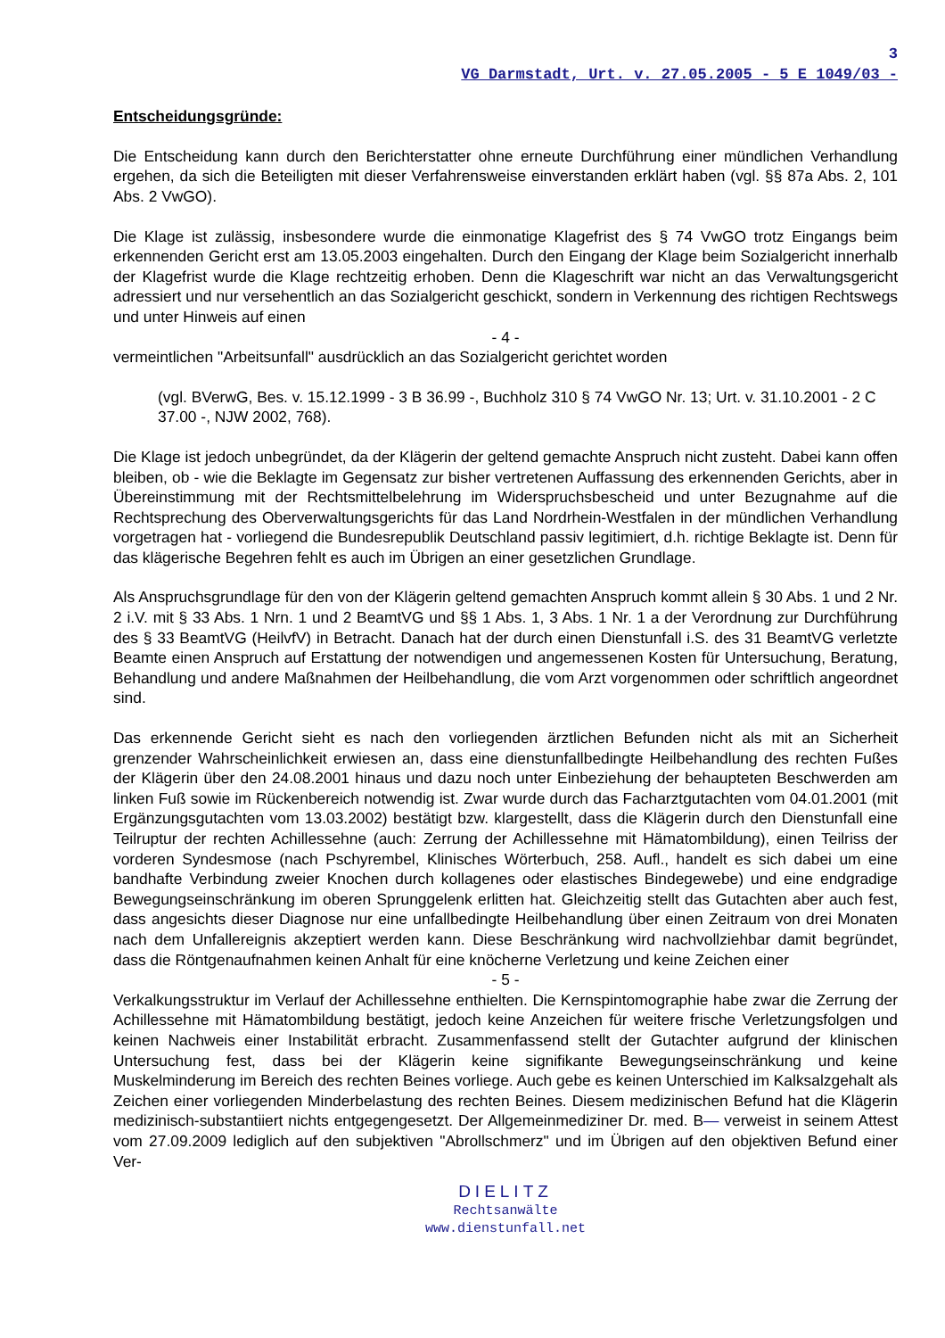3
VG Darmstadt, Urt. v. 27.05.2005 - 5 E 1049/03 -
Entscheidungsgründe:
Die Entscheidung kann durch den Berichterstatter ohne erneute Durchführung einer mündlichen Verhandlung ergehen, da sich die Beteiligten mit dieser Verfahrensweise einverstanden erklärt haben (vgl. §§ 87a Abs. 2, 101 Abs. 2 VwGO).
Die Klage ist zulässig, insbesondere wurde die einmonatige Klagefrist des § 74 VwGO trotz Eingangs beim erkennenden Gericht erst am 13.05.2003 eingehalten. Durch den Eingang der Klage beim Sozialgericht innerhalb der Klagefrist wurde die Klage rechtzeitig erhoben. Denn die Klageschrift war nicht an das Verwaltungsgericht adressiert und nur versehentlich an das Sozialgericht geschickt, sondern in Verkennung des richtigen Rechtswegs und unter Hinweis auf einen
- 4 -
vermeintlichen "Arbeitsunfall" ausdrücklich an das Sozialgericht gerichtet worden
(vgl. BVerwG, Bes. v. 15.12.1999 - 3 B 36.99 -, Buchholz 310 § 74 VwGO Nr. 13; Urt. v. 31.10.2001 - 2 C 37.00 -, NJW 2002, 768).
Die Klage ist jedoch unbegründet, da der Klägerin der geltend gemachte Anspruch nicht zusteht. Dabei kann offen bleiben, ob - wie die Beklagte im Gegensatz zur bisher vertretenen Auffassung des erkennenden Gerichts, aber in Übereinstimmung mit der Rechtsmittelbelehrung im Widerspruchsbescheid und unter Bezugnahme auf die Rechtsprechung des Oberverwaltungsgerichts für das Land Nordrhein-Westfalen in der mündlichen Verhandlung vorgetragen hat - vorliegend die Bundesrepublik Deutschland passiv legitimiert, d.h. richtige Beklagte ist. Denn für das klägerische Begehren fehlt es auch im Übrigen an einer gesetzlichen Grundlage.
Als Anspruchsgrundlage für den von der Klägerin geltend gemachten Anspruch kommt allein § 30 Abs. 1 und 2 Nr. 2 i.V. mit § 33 Abs. 1 Nrn. 1 und 2 BeamtVG und §§ 1 Abs. 1, 3 Abs. 1 Nr. 1 a der Verordnung zur Durchführung des § 33 BeamtVG (HeilvfV) in Betracht. Danach hat der durch einen Dienstunfall i.S. des 31 BeamtVG verletzte Beamte einen Anspruch auf Erstattung der notwendigen und angemessenen Kosten für Untersuchung, Beratung, Behandlung und andere Maßnahmen der Heilbehandlung, die vom Arzt vorgenommen oder schriftlich angeordnet sind.
Das erkennende Gericht sieht es nach den vorliegenden ärztlichen Befunden nicht als mit an Sicherheit grenzender Wahrscheinlichkeit erwiesen an, dass eine dienstunfallbedingte Heilbehandlung des rechten Fußes der Klägerin über den 24.08.2001 hinaus und dazu noch unter Einbeziehung der behaupteten Beschwerden am linken Fuß sowie im Rückenbereich notwendig ist. Zwar wurde durch das Facharztgutachten vom 04.01.2001 (mit Ergänzungsgutachten vom 13.03.2002) bestätigt bzw. klargestellt, dass die Klägerin durch den Dienstunfall eine Teilruptur der rechten Achillessehne (auch: Zerrung der Achillessehne mit Hämatombildung), einen Teilriss der vorderen Syndesmose (nach Pschyrembel, Klinisches Wörterbuch, 258. Aufl., handelt es sich dabei um eine bandhafte Verbindung zweier Knochen durch kollagenes oder elastisches Bindegewebe) und eine endgradige Bewegungseinschränkung im oberen Sprunggelenk erlitten hat. Gleichzeitig stellt das Gutachten aber auch fest, dass angesichts dieser Diagnose nur eine unfallbedingte Heilbehandlung über einen Zeitraum von drei Monaten nach dem Unfallereignis akzeptiert werden kann. Diese Beschränkung wird nachvollziehbar damit begründet, dass die Röntgenaufnahmen keinen Anhalt für eine knöcherne Verletzung und keine Zeichen einer
- 5 -
Verkalkungsstruktur im Verlauf der Achillessehne enthielten. Die Kernspintomographie habe zwar die Zerrung der Achillessehne mit Hämatombildung bestätigt, jedoch keine Anzeichen für weitere frische Verletzungsfolgen und keinen Nachweis einer Instabilität erbracht. Zusammenfassend stellt der Gutachter aufgrund der klinischen Untersuchung fest, dass bei der Klägerin keine signifikante Bewegungseinschränkung und keine Muskelminderung im Bereich des rechten Beines vorliege. Auch gebe es keinen Unterschied im Kalksalzgehalt als Zeichen einer vorliegenden Minderbelastung des rechten Beines. Diesem medizinischen Befund hat die Klägerin medizinisch-substantiiert nichts entgegengesetzt. Der Allgemeinmediziner Dr. med. B— verweist in seinem Attest vom 27.09.2009 lediglich auf den subjektiven "Abrollschmerz" und im Übrigen auf den objektiven Befund einer Ver-
DIELITZ
Rechtsanwälte
www.dienstunfall.net